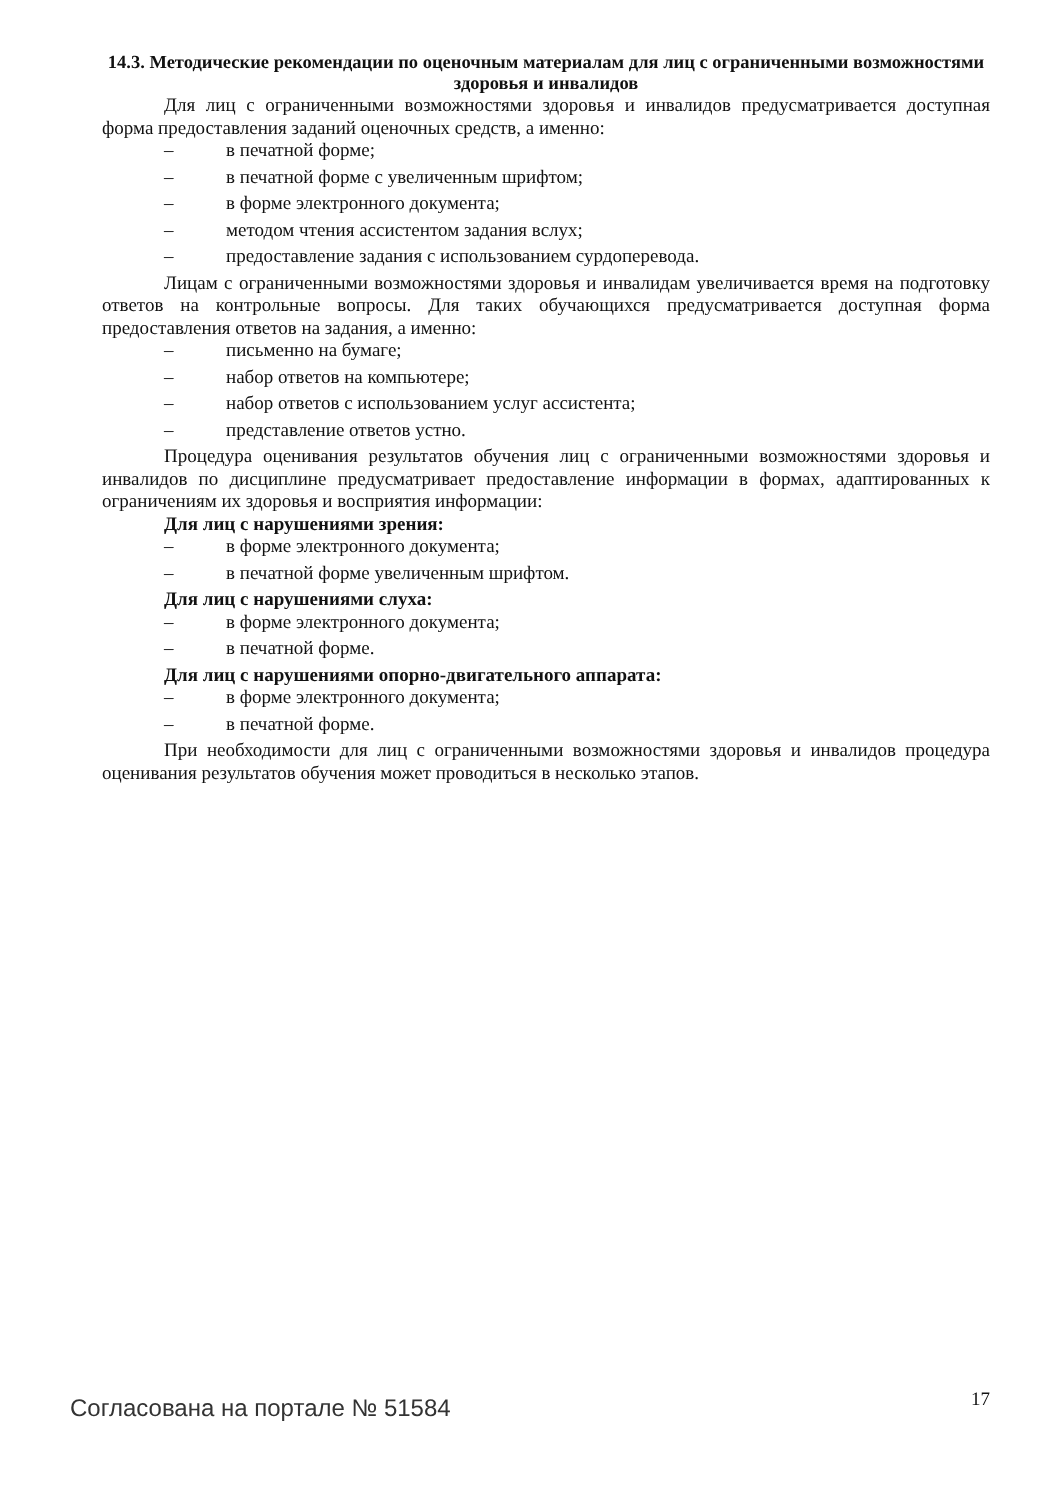14.3. Методические рекомендации по оценочным материалам для лиц с ограниченными возможностями здоровья и инвалидов
Для лиц с ограниченными возможностями здоровья и инвалидов предусматривается доступная форма предоставления заданий оценочных средств, а именно:
– в печатной форме;
– в печатной форме с увеличенным шрифтом;
– в форме электронного документа;
– методом чтения ассистентом задания вслух;
– предоставление задания с использованием сурдоперевода.
Лицам с ограниченными возможностями здоровья и инвалидам увеличивается время на подготовку ответов на контрольные вопросы. Для таких обучающихся предусматривается доступная форма предоставления ответов на задания, а именно:
– письменно на бумаге;
– набор ответов на компьютере;
– набор ответов с использованием услуг ассистента;
– представление ответов устно.
Процедура оценивания результатов обучения лиц с ограниченными возможностями здоровья и инвалидов по дисциплине предусматривает предоставление информации в формах, адаптированных к ограничениям их здоровья и восприятия информации:
Для лиц с нарушениями зрения:
– в форме электронного документа;
– в печатной форме увеличенным шрифтом.
Для лиц с нарушениями слуха:
– в форме электронного документа;
– в печатной форме.
Для лиц с нарушениями опорно-двигательного аппарата:
– в форме электронного документа;
– в печатной форме.
При необходимости для лиц с ограниченными возможностями здоровья и инвалидов процедура оценивания результатов обучения может проводиться в несколько этапов.
Согласована на портале № 51584 17